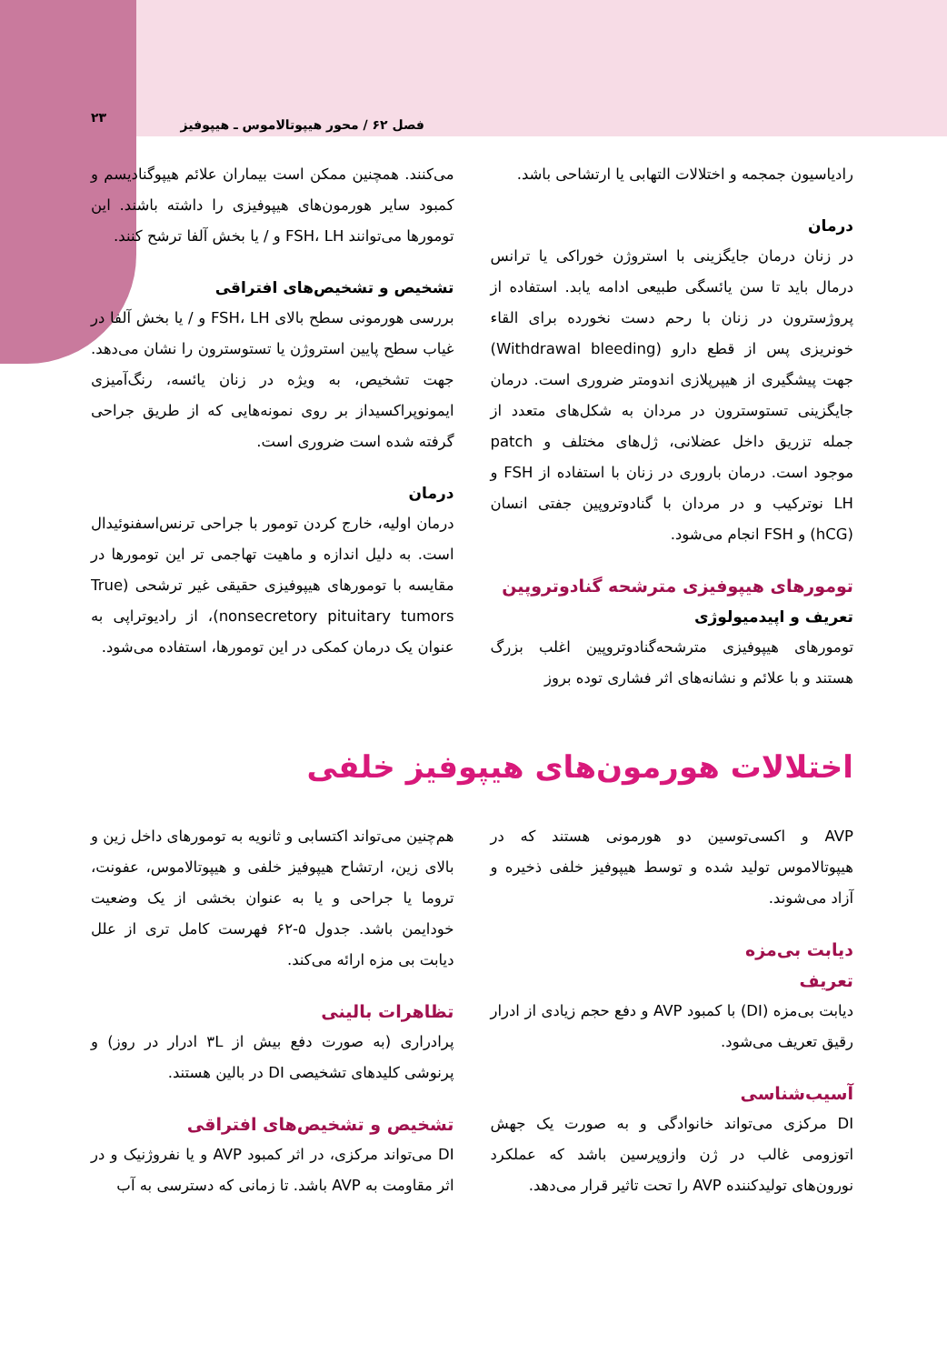فصل ۶۲ / محور هیپوتالاموس ـ هیپوفیز
۲۳
رادیاسیون جمجمه و اختلالات التهابی یا ارتشاحی باشد.
درمان
در زنان درمان جایگزینی با استروژن خوراکی یا ترانس درمال باید تا سن یائسگی طبیعی ادامه یابد. استفاده از پروژسترون در زنان با رحم دست نخورده برای القاء خونریزی پس از قطع دارو (Withdrawal bleeding) جهت پیشگیری از هیپرپلازی اندومتر ضروری است. درمان جایگزینی تستوسترون در مردان به شکل‌های متعدد از جمله تزریق داخل عضلانی، ژل‌های مختلف و patch موجود است. درمان باروری در زنان با استفاده از FSH و LH نوترکیب و در مردان با گنادوتروپین جفتی انسان (hCG) و FSH انجام می‌شود.
تومورهای هیپوفیزی مترشحه گنادوتروپین
تعریف و اپیدمیولوژی
تومورهای هیپوفیزی مترشحه‌گنادوتروپین اغلب بزرگ هستند و با علائم و نشانه‌های اثر فشاری توده بروز
می‌کنند. همچنین ممکن است بیماران علائم هیپوگنادیسم و کمبود سایر هورمون‌های هیپوفیزی را داشته باشند. این تومورها می‌توانند FSH، LH و / یا بخش آلفا ترشح کنند.
تشخیص و تشخیص‌های افتراقی
بررسی هورمونی سطح بالای FSH، LH و / یا بخش آلفا در غیاب سطح پایین استروژن یا تستوسترون را نشان می‌دهد. جهت تشخیص، به ویژه در زنان یائسه، رنگ‌آمیزی ایمونوپراکسیداز بر روی نمونه‌هایی که از طریق جراحی گرفته شده است ضروری است.
درمان
درمان اولیه، خارج کردن تومور با جراحی ترنس‌اسفنوئیدال است. به دلیل اندازه و ماهیت تهاجمی تر این تومورها در مقایسه با تومورهای هیپوفیزی حقیقی غیر ترشحی (True nonsecretory pituitary tumors)، از رادیوتراپی به عنوان یک درمان کمکی در این تومورها، استفاده می‌شود.
اختلالات هورمون‌های هیپوفیز خلفی
AVP و اکسی‌توسین دو هورمونی هستند که در هیپوتالاموس تولید شده و توسط هیپوفیز خلفی ذخیره و آزاد می‌شوند.
دیابت بی‌مزه
تعریف
دیابت بی‌مزه (DI) با کمبود AVP و دفع حجم زیادی از ادرار رقیق تعریف می‌شود.
آسیب‌شناسی
DI مرکزی می‌تواند خانوادگی و به صورت یک جهش اتوزومی غالب در ژن وازوپرسین باشد که عملکرد نورون‌های تولیدکننده AVP را تحت تاثیر قرار می‌دهد.
هم‌چنین می‌تواند اکتسابی و ثانویه به تومورهای داخل زین و بالای زین، ارتشاح هیپوفیز خلفی و هیپوتالاموس، عفونت، تروما یا جراحی و یا به عنوان بخشی از یک وضعیت خودایمن باشد. جدول ۵-۶۲ فهرست کامل تری از علل دیابت بی مزه ارائه می‌کند.
تظاهرات بالینی
پرادراری (به صورت دفع بیش از ۳L ادرار در روز) و پرنوشی کلیدهای تشخیصی DI در بالین هستند.
تشخیص و تشخیص‌های افتراقی
DI می‌تواند مرکزی، در اثر کمبود AVP و یا نفروژنیک و در اثر مقاومت به AVP باشد. تا زمانی که دسترسی به آب